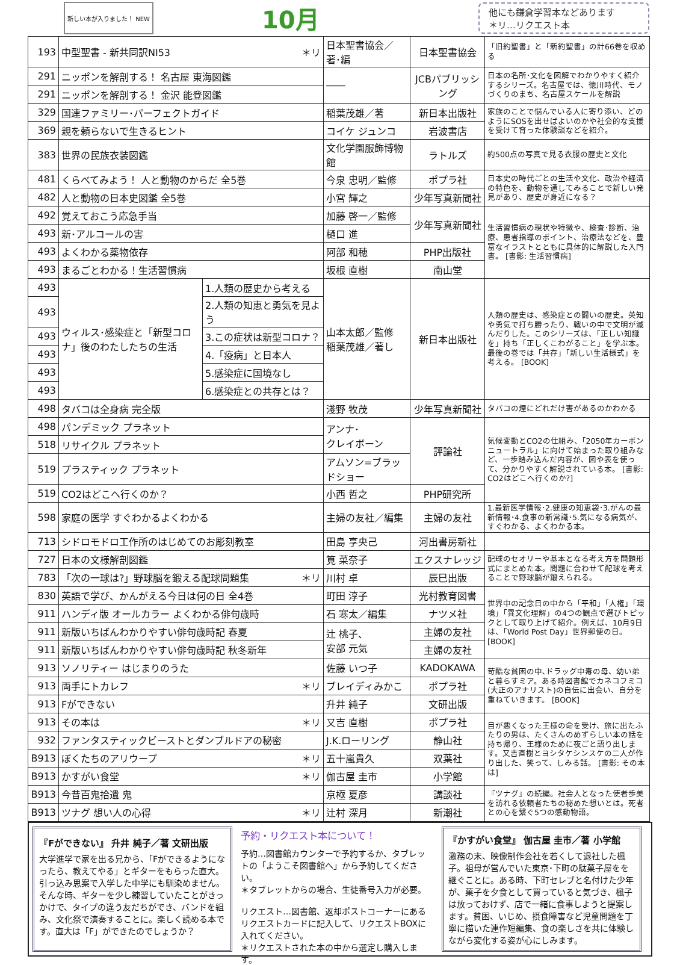新しい本が入りました！ NEW
10月
他にも鎌倉学習本などあります
＊リ…リクエスト本
| 193 | 中型聖書 - 新共同訳NI53 ＊リ | | 日本聖書協会／著･編 | 日本聖書協会 | 「旧約聖書」と「新約聖書」の計66巻を収める |
| 291 | ニッポンを解剖する！ 名古屋 東海図鑑 | | ―― | JCBパブリッシング | 日本の名所･文化を図解でわかりやすく紹介するシリーズ。名古屋では、徳川時代、モノづくりのまち、名古屋スケールを解説 |
| 291 | ニッポンを解剖する！ 金沢 能登図鑑 | | | | |
| 329 | 国連ファミリー･パーフェクトガイド | | 稲葉茂雄／著 | 新日本出版社 | 家族のことで悩んでいる人に寄り添い、どのようにSOSを出せばよいのかや社会的な支援を受けて育った体験談などを紹介。 |
| 369 | 親を頼らないで生きるヒント | | コイケ ジュンコ | 岩波書店 | |
| 383 | 世界の民族衣装図鑑 | | 文化学園服飾博物館 | ラトルズ | 約500点の写真で見る衣服の歴史と文化 |
| 481 | くらべてみよう！ 人と動物のからだ 全5巻 | | 今泉 忠明／監修 | ポプラ社 | 日本史の時代ごとの生活や文化、政治や経済の特色を、動物を通してみることで新しい発見があり、歴史が身近になる？ |
| 482 | 人と動物の日本史図鑑 全5巻 | | 小宮 輝之 | 少年写真新聞社 | |
| 492 | 覚えておこう応急手当 | | 加藤 啓一／監修 | 少年写真新聞社 | 生活習慣病の現状や特徴や、検査･診断、治療、患者指導のポイント、治療法などを、豊富なイラストとともに具体的に解説した入門書。 [書影: 生活習慣病] |
| 493 | 新･アルコールの害 | | 樋口 進 | | |
| 493 | よくわかる薬物依存 | | 阿部 和穂 | PHP出版社 | |
| 493 | まるごとわかる！生活習慣病 | | 坂根 直樹 | 南山堂 | |
| 493 | ウィルス･感染症と「新型コロナ」後のわたしたちの生活 | 1.人類の歴史から考える | 山本太郎／監修 稲葉茂雄／著し | 新日本出版社 | 人類の歴史は、感染症との闘いの歴史。英知や勇気で打ち勝ったり、戦いの中で文明が滅んだりした。このシリーズは、「正しい知識を」持ち「正しくこわがること」を学ぶ本。最後の巻では「共存」「新しい生活様式」を考える。 [BOOK] |
| 493 | | 2.人類の知恵と勇気を見よう | | | |
| 493 | | 3.この症状は新型コロナ？ | | | |
| 493 | | 4.「疫病」と日本人 | | | |
| 493 | | 5.感染症に国境なし | | | |
| 493 | | 6.感染症との共存とは？ | | | |
| 498 | タバコは全身病 完全版 | | 淺野 牧茂 | 少年写真新聞社 | タバコの煙にどれだけ害があるのかわかる |
| 498 | パンデミック プラネット | | アンナ･ クレイボーン | 評論社 | 気候変動とCO2の仕組み、「2050年カーボンニュートラル」に向けて始まった取り組みなど、一歩踏み込んだ内容が、図や表を使って、分かりやすく解説されている本。 [書影: CO2はどこへ行くのか?] |
| 518 | リサイクル プラネット | | | | |
| 519 | プラスティック プラネット | | アムソン=ブラッドショー | | |
| 519 | CO2はどこへ行くのか？ | | 小西 哲之 | PHP研究所 | |
| 598 | 家庭の医学 すぐわかるよくわかる | | 主婦の友社／編集 | 主婦の友社 | 1.最新医学情報･2.健康の知恵袋･3.がんの最新情報･4.食事の新常識･5.気になる病気が、すぐわかる、よくわかる本。 |
| 713 | シドロモドロ工作所のはじめてのお彫刻教室 | | 田島 享央己 | 河出書房新社 | |
| 727 | 日本の文様解剖図鑑 | | 筧 菜奈子 | エクスナレッジ | 配球のセオリーや基本となる考え方を問題形式にまとめた本。問題に合わせて配球を考えることで野球脳が鍛えられる。 |
| 783 | 「次の一球は?」野球脳を鍛える配球問題集 ＊リ | | 川村 卓 | 辰巳出版 | |
| 830 | 英語で学び、かんがえる今日は何の日 全4巻 | | 町田 淳子 | 光村教育図書 | 世界中の記念日の中から「平和」「人権」「環境」「異文化理解」の4つの観点で選びトピックとして取り上げて紹介。例えば、10月9日は、「World Post Day」世界郵便の日。 [BOOK] |
| 911 | ハンディ版 オールカラー よくわかる俳句歳時 | | 石 寒太／編集 | ナツメ社 | |
| 911 | 新版いちばんわかりやすい俳句歳時記 春夏 | | 辻 桃子、 安部 元気 | 主婦の友社 | |
| 911 | 新版いちばんわかりやすい俳句歳時記 秋冬新年 | | | 主婦の友社 | |
| 913 | ソノリティー はじまりのうた | | 佐藤 いつ子 | KADOKAWA | 苛酷な貧困の中､ドラッグ中毒の母、幼い弟と暮らすミア。ある時図書館でカネコフミコ(大正のアナリスト)の自伝に出会い、自分を重ねていきます。 [BOOK] |
| 913 | 両手にトカレフ ＊リ | | ブレイディみかこ | ポプラ社 | |
| 913 | Fができない | | 升井 純子 | 文研出版 | |
| 913 | その本は ＊リ | | 又吉 直樹 | ポプラ社 | 目が悪くなった王様の命を受け、旅に出たふたりの男は、たくさんのめずらしい本の話を持ち帰り、王様のために夜ごと語り出します。又吉直樹とヨシタケシンスケの二人が作り出した、笑って、しみる話。 [書影: その本は] |
| 932 | ファンタスティックビーストとダンブルドアの秘密 | | J.K.ローリング | 静山社 | |
| B913 | ぼくたちのアリウープ ＊リ | | 五十嵐貴久 | 双葉社 | |
| B913 | かすがい食堂 ＊リ | | 伽古屋 圭市 | 小学館 | |
| B913 | 今昔百鬼拾遺 鬼 | | 京極 夏彦 | 講談社 | 『ツナグ』の続編。社会人となった使者歩美を訪れる依頼者たちの秘めた想いとは。死者との心を繋ぐ5つの感動物語。 |
| B913 | ツナグ 想い人の心得 ＊リ | | 辻村 深月 | 新潮社 | |
『Fができない』 升井 純子／著 文研出版
大学進学で家を出る兄から、「Fができるようになったら、教えてやる」とギターをもらった直大。引っ込み思案で入学した中学にも馴染めません。そんな時、ギターを少し練習していたことがきっかけで、タイプの違う友だちができ、バンドを組み、文化祭で演奏することに。楽しく読める本です。直大は「F」ができたのでしょうか？
予約・リクエスト本について！
予約…図書館カウンターで予約するか、タブレットの「ようこそ図書館へ」から予約してください。
＊タブレットからの場合、生徒番号入力が必要。
リクエスト…図書館、返却ポストコーナーにあるリクエストカードに記入して、リクエストBOXに入れてください。
＊リクエストされた本の中から選定し購入します。
『かすがい食堂』 伽古屋 圭市／著 小学館
激務の末、映像制作会社を若くして退社した楓子。祖母が営んでいた東京･下町の駄菓子屋をを継ぐことに。ある時、下町セレブと名付けた少年が、菓子を夕食として買っていると気づき、楓子は放っておけず、店で一緒に食事しようと提案します。貧困、いじめ、摂食障害など児童問題を丁寧に描いた連作短編集、食の楽しさを共に体験しながら変化する姿が心にしみます。